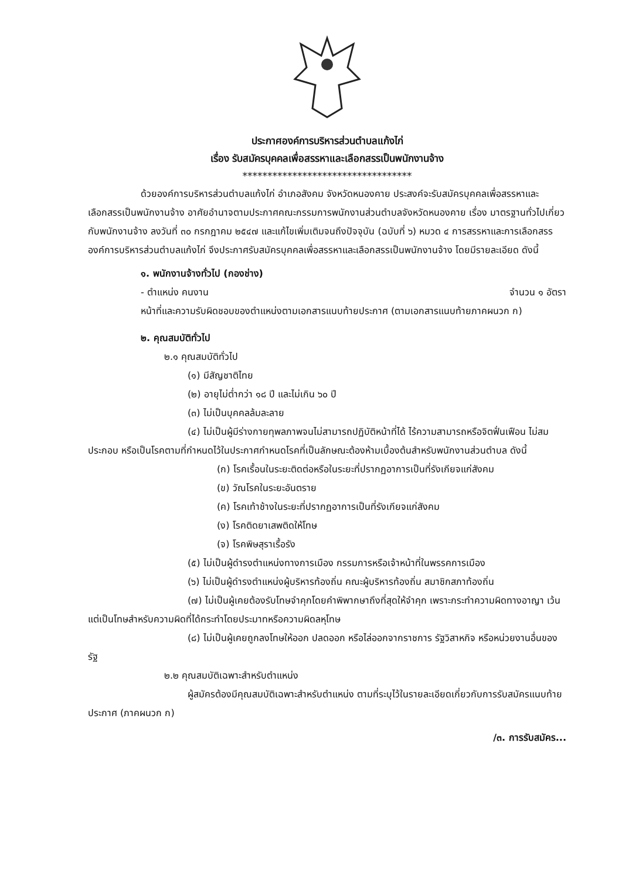ประกาศองค์การบริหารส่วนตำบลแก้งไก่
เรื่อง รับสมัครบุคคลเพื่อสรรหาและเลือกสรรเป็นพนักงานจ้าง
**********************************
ด้วยองค์การบริหารส่วนตำบลแก้งไก่ อำเภอสังคม จังหวัดหนองคาย ประสงค์จะรับสมัครบุคคลเพื่อสรรหาและเลือกสรรเป็นพนักงานจ้าง อาศัยอำนาจตามประกาศคณะกรรมการพนักงานส่วนตำบลจังหวัดหนองคาย เรื่อง มาตรฐานทั่วไปเกี่ยวกับพนักงานจ้าง ลงวันที่ ๓๐ กรกฎาคม ๒๕๔๗ และแก้ไขเพิ่มเติมจนถึงปัจจุบัน (ฉบับที่ ๖) หมวด ๔ การสรรหาและการเลือกสรร องค์การบริหารส่วนตำบลแก้งไก่ จึงประกาศรับสมัครบุคคลเพื่อสรรหาและเลือกสรรเป็นพนักงานจ้าง โดยมีรายละเอียด ดังนี้
๑. พนักงานจ้างทั่วไป (กองช่าง)
- ตำแหน่ง คนงาน จำนวน ๑ อัตรา
หน้าที่และความรับผิดชอบของตำแหน่งตามเอกสารแนบท้ายประกาศ (ตามเอกสารแนบท้ายภาคผนวก ก)
๒. คุณสมบัติทั่วไป
๒.๑ คุณสมบัติทั่วไป
(๑) มีสัญชาติไทย
(๒) อายุไม่ต่ำกว่า ๑๘ ปี และไม่เกิน ๖๐ ปี
(๓) ไม่เป็นบุคคลล้มละลาย
(๔) ไม่เป็นผู้มีร่างกายทุพลภาพจนไม่สามารถปฏิบัติหน้าที่ได้ ไร้ความสามารถหรือจิตฟั่นเฟือน ไม่สมประกอบ หรือเป็นโรคตามที่กำหนดไว้ในประกาศกำหนดโรคที่เป็นลักษณะต้องห้ามเบื้องต้นสำหรับพนักงานส่วนตำบล ดังนี้
(ก) โรคเรื้อนในระยะติดต่อหรือในระยะที่ปรากฏอาการเป็นที่รังเกียจแก่สังคม
(ข) วัณโรคในระยะอันตราย
(ค) โรคเท้าช้างในระยะที่ปรากฏอาการเป็นที่รังเกียจแก่สังคม
(ง) โรคติดยาเสพติดให้โทษ
(จ) โรคพิษสุราเรื้อรัง
(๕) ไม่เป็นผู้ดำรงตำแหน่งทางการเมือง กรรมการหรือเจ้าหน้าที่ในพรรคการเมือง
(๖) ไม่เป็นผู้ดำรงตำแหน่งผู้บริหารท้องถิ่น คณะผู้บริหารท้องถิ่น สมาชิกสภาท้องถิ่น
(๗) ไม่เป็นผู้เคยต้องรับโทษจำคุกโดยคำพิพากษาถึงที่สุดให้จำคุก เพราะกระทำความผิดทางอาญา เว้นแต่เป็นโทษสำหรับความผิดที่ได้กระทำโดยประมาทหรือความผิดลหุโทษ
(๘) ไม่เป็นผู้เคยถูกลงโทษให้ออก ปลดออก หรือไล่ออกจากราชการ รัฐวิสาหกิจ หรือหน่วยงานอื่นของรัฐ
๒.๒ คุณสมบัติเฉพาะสำหรับตำแหน่ง
ผู้สมัครต้องมีคุณสมบัติเฉพาะสำหรับตำแหน่ง ตามที่ระบุไว้ในรายละเอียดเกี่ยวกับการรับสมัครแนบท้ายประกาศ (ภาคผนวก ก)
/๓. การรับสมัคร...